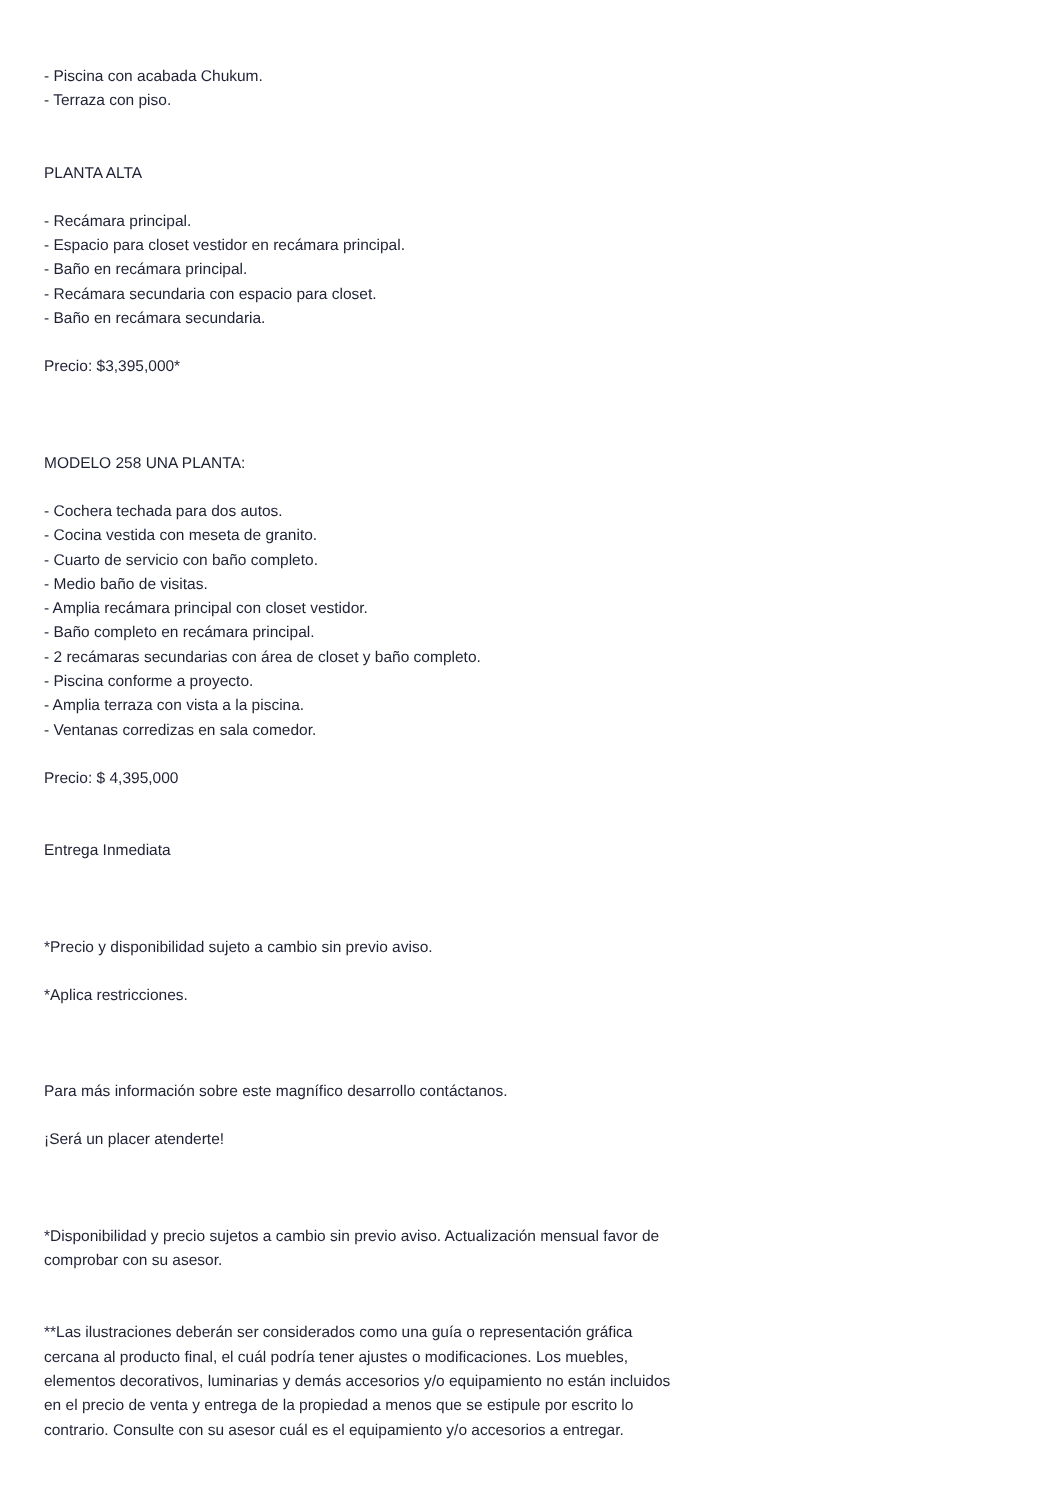- Piscina con acabada Chukum.
- Terraza con piso.
PLANTA ALTA
- Recámara principal.
- Espacio para closet vestidor en recámara principal.
- Baño en recámara principal.
- Recámara secundaria con espacio para closet.
- Baño en recámara secundaria.
Precio: $3,395,000*
MODELO 258 UNA PLANTA:
- Cochera techada para dos autos.
- Cocina vestida con meseta de granito.
- Cuarto de servicio con baño completo.
- Medio baño de visitas.
- Amplia recámara principal con closet vestidor.
- Baño completo en recámara principal.
- 2 recámaras secundarias con área de closet y baño completo.
- Piscina conforme a proyecto.
- Amplia terraza con vista a la piscina.
- Ventanas corredizas en sala comedor.
Precio: $ 4,395,000
Entrega Inmediata
*Precio y disponibilidad sujeto a cambio sin previo aviso.
*Aplica restricciones.
Para más información sobre este magnífico desarrollo contáctanos.
¡Será un placer atenderte!
*Disponibilidad y precio sujetos a cambio sin previo aviso. Actualización mensual favor de comprobar con su asesor.
**Las ilustraciones deberán ser considerados como una guía o representación gráfica cercana al producto final, el cuál podría tener ajustes o modificaciones. Los muebles, elementos decorativos, luminarias y demás accesorios y/o equipamiento no están incluidos en el precio de venta y entrega de la propiedad a menos que se estipule por escrito lo contrario. Consulte con su asesor cuál es el equipamiento y/o accesorios a entregar.